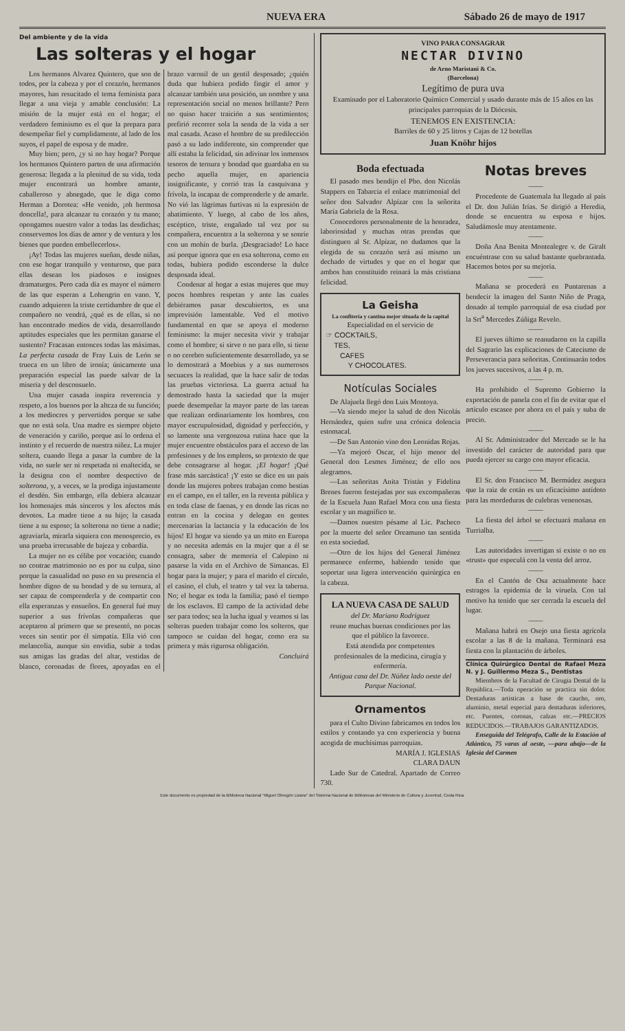NUEVA ERA Sábado 26 de mayo de 1917
Del ambiente y de la vida
Las solteras y el hogar
Los hermanos Alvarez Quintero, que son de todos, por la cabeza y por el corazón, hermanos mayores, han resucitado el tema feminista para llegar a una vieja y amable conclusión: La misión de la mujer está en el hogar; el verdadero feminismo es el que la prepara para desempeñar fiel y cumplidamente, al lado de los suyos, el papel de esposa y de madre.
Muy bien; pero, ¿y si no hay hogar? Porque los hermanos Quintero parten de una afirmación generosa: llegada a la plenitud de su vida, toda mujer encontrará un hombre amante, caballeroso y abnegado, que le diga como Herman a Dorotea: «He venido, ¡oh hermosa doncella!, para alcanzar tu corazón y tu mano; opongamos nuestro valor a todas las desdichas; conservemos los días de amor y de ventura y los bienes que pueden embellecerlos».
¡Ay! Todas las mujeres sueñan, desde niñas, con ese hogar tranquilo y venturoso, que para ellas desean los piadosos e insignes dramaturgos. Pero cada día es mayor el número de las que esperan a Lohengrin en vano. Y, cuando adquieren la triste certidumbre de que el compañero no vendrá, ¿qué es de ellas, si no han encontrado medios de vida, desarrollando aptitudes especiales que les permitan ganarse el sustento? Fracasan entonces todas las máximas. La perfecta casada de Fray Luis de León se trueca en un libro de ironía; únicamente una preparación especial las puede salvar de la miseria y del desconsuelo.
Una mujer casada inspira reverencia y respeto, a los buenos por la altcza de su función; a los mediocres y pervertidos porque se sabe que no está sola. Una madre es siempre objeto de veneración y cariño, porque así lo ordena el instinto y el recuerdo de nuestra niñez. La mujer soltera, cuando llega a pasar la cumbre de la vida, no suele ser ni respetada ni enaltecida, se la designa con el nombre despectivo de solterona, y, a veces, se la prodiga injustamente el desdén. Sin embargo, ella debiera alcanzar los homenajes más sinceros y los afectos más devotos. La madre tiene a su hijo; la casada tiene a su esposo; la solterona no tiene a nadie; agraviarla, mirarla siquiera con menosprecio, es una prueba irrecusable de bajeza y cobardía.
La mujer no es célibe por vocación; cuando no contrae matrimonio no es por su culpa, sino porque la casualidad no puso en su presencia el hombre digno de su bondad y de su ternura, al ser capaz de comprenderla y de compartir con ella esperanzas y ensueños. En general fué muy superior a sus frívolas compañeras que aceptaron al primero que se presentó, no pocas veces sin sentir por él simpatía. Ella vió con melancolía, aunque sin envidia, subir a todas sus amigas las gradas del altar, vestidas de blanco, coronadas de flores, apoyadas en el brazo varonil de un gentil desposado; ¿quién duda que hubiera podido fingir el amor y alcanzar también una posición, un nombre y una representación social no menos brillante? Pero no quiso hacer traición a sus sentimientos; prefirió recorrer sola la senda de la vida a ser mal casada. Acaso el hombre de su predilección pasó a su lado indiferente, sin comprender que allí estaba la felicidad, sin adivinar los inmensos tesoros de ternura y bondad que guardaba en su pecho aquella mujer, en apariencia insignificante, y corrió tras la casquivana y frívola, la incapaz de comprenderle y de amarle. No vió las lágrimas furtivas ni la expresión de abatimiento. Y luego, al cabo de los años, escéptico, triste, engañado tal vez por su compañera, encuentra a la solterona y se sonríe con un mohín de burla. ¡Desgraciado! Lo hace así porque ignora que en esa solterona, como en todas, hubiera podido esconderse la dulce desposada ideal.
Condenar al hogar a estas mujeres que muy pocos hombres respetan y ante las cuales debiéramos pasar descubiertos, es una imprevisión lamentable. Ved el motivo fundamental en que se apoya el moderno feminismo: la mujer necesita vivir y trabajar como el hombre; si sirve o no para ello, si tiene o no cerebro suficientemente desarrollado, ya se lo demostrará a Moebius y a sus numerosos secuaces la realidad, que la hace salir de todas las pruebas victoriosa. La guerra actual ha demostrado hasta la saciedad que la mujer puede desempeñar la mayor parte de las tareas que realizan ordinariamente los hombres, con mayor escrupulosidad, dignidad y perfección, y so lamente una vergonzosa rutina hace que la mujer encuentre obstáculos para el acceso de las profesiones y de los empleos, so protexto de que debe consagrarse al hogar. ¡El hogar! ¡Qué frase más sarcástica! ¡Y esto se dice en un país donde las mujeres pobres trabajan como bestias en el campo, en el taller, en la reventa pública y en toda clase de faenas, y en donde las ricas no entran en la cocina y delegan en gentes mercenarias la lactancia y la educación de los hijos! El hogar va siendo ya un mito en Europa y no necesita además en la mujer que a él se consagra, saber de memoria el Calepino ni pasarse la vida en el Archivo de Simancas. El hogar para la mujer; y para el marido el círculo, el casino, el club, el teatro y tal vez la taberna. No; el hogar es toda la familia; pasó el tiempo de los esclavos. El campo de la actividad debe ser para todos; sea la lucha igual y veamos si las solteras pueden trabajar como los solteros, que tampoco se cuidan del hogar, como era su primera y más rigurosa obligación.
Concluirá
VINO PARA CONSAGRAR
NECTAR DIVINO
de Arno Maristani & Co.
(Barcelona)
Legítimo de pura uva
Examinado por el Laboratorio Químico Comercial y usado durante más de 15 años en las principales parroquias de la Diócesis.
TENEMOS EN EXISTENCIA:
Barriles de 60 y 25 litros y Cajas de 12 botellas
Juan Knöhr hijos
Boda efectuada
El pasado mes bendijo el Pbo. don Nicolás Stappers en Tabarcia el enlace matrimonial del señor don Salvador Alpízar con la señorita María Gabriela de la Rosa.
Conocedores personalmente de la honradez, laboriosidad y muchas otras prendas que distinguen al Sr. Alpízar, no dudamos que la elegida de su corazón será así mismo un dechado de virtudes y que en el hogar que ambos han constituido reinará la más cristiana felicidad.
La Geisha
La confitería y cantina mejor situada de la capital
Especialidad en el servicio de
☞ COCKTAILS,
TES,
CAFES
Y CHOCOLATES.
Notículas Sociales
De Alajuela llegó don Luis Montoya.
—Va siendo mejor la salud de don Nicolás Hernández, quien sufre una crónica dolencia estomacal.
—De San Antonio vino don Leonidas Rojas.
—Ya mejoró Oscar, el hijo menor del General don Lesmes Jiménez; de ello nos alegramos.
—Las señoritas Anita Tristán y Fidelina Brenes fueron festejadas por sus excompañeras de la Escuela Juan Rafael Mora con una fiesta escolar y un magnífico te.
—Damos nuestro pésame al Lic. Pacheco por la muerte del señor Oreamuno tan sentida en esta sociedad.
—Otro de los hijos del General Jiménez permanece enfermo, habiendo tenido que soportar una ligera intervención quirúrgica en la cabeza.
LA NUEVA CASA DE SALUD
del Dr. Mariano Rodríguez
reune muchas buenas condiciones por las que el público la favorece.
Está atendida por competentes profesionales de la medicina, cirugía y enfermería.
Antigua casa del Dr. Núñez lado oeste del Parque Nacional.
Ornamentos
para el Culto Divino fabricamos en todos los estilos y contando ya con experiencia y buena acogida de muchísimas parroquias.
MARÍA J. IGLESIAS
CLARA DAUN
Lado Sur de Catedral. Apartado de Correo 730.
Notas breves
——
Procedente de Guatemala ha llegado al país el Dr. don Julián Irías. Se dirigió a Heredia, donde se encuentra su esposa e hijos. Saludámosle muy atentamente.
——
Doña Ana Benita Montealegre v. de Giralt encuéntrase con su salud bastante quebrantada. Hacemos botos por su mejoría.
——
Mañana se procederá en Puntarenas a bendecir la imagen del Santo Niño de Praga, donado al templo parroquial de esa ciudad por la Srt<sup>a</sup> Mercedes Zúñiga Revelo.
——
El jueves último se reanudaron en la capilla del Sagrario las explicaciones de Catecismo de Perseverancia para señoritas. Continuarán todos los jueves sucesivos, a las 4 p. m.
——
Ha prohibido el Supremo Gobierno la exportación de panela con el fin de evitar que el artículo escasee por ahora en el país y suba de precio.
——
Al Sr. Administrador del Mercado se le ha investido del carácter de autoridad para que pueda ejercer su cargo con mayor eficacia.
——
El Sr. don Francisco M. Bermúdez asegura que la raiz de cotán es un eficacísimo antídoto para las mordeduras de culebras venenosas.
——
La fiesta del árbol se efectuará mañana en Turrialba.
——
Las autoridades invertigan si existe o no en «trust» que especulá con la venta del arroz.
——
En el Cantón de Osa actualmente hace estragos la epidemia de la viruela. Con tal motivo ha tenido que ser cerrada la escuela del lugar.
——
Mañana habrá en Osejo una fiesta agrícola escolar a las 8 de la mañana. Terminará esa fiesta con la plantación de árboles.
Clínica Quirúrgico Dental de Rafael Meza N. y J. Guillermo Meza S., Dentistas
Miembros de la Facultad de Cirugía Dental de la República.—Toda operación se practica sin dolor. Dentaduras artísticas a base de caucho, oro, aluminio, metal especial para dentaduras inferiores, etc. Puentes, coronas, calzas etc.—PRECIOS REDUCIDOS.—TRABAJOS GARANTIZADOS.
Enseguida del Telégrafo, Calle de la Estación al Atlántico, 75 varas al oeste, —para abajo—de la Iglesia del Carmen
Este documento es propiedad de la Biblioteca Nacional "Miguel Obregón Lizano" del Sistema Nacional de Bibliotecas del Ministerio de Cultura y Juventud, Costa Rica.